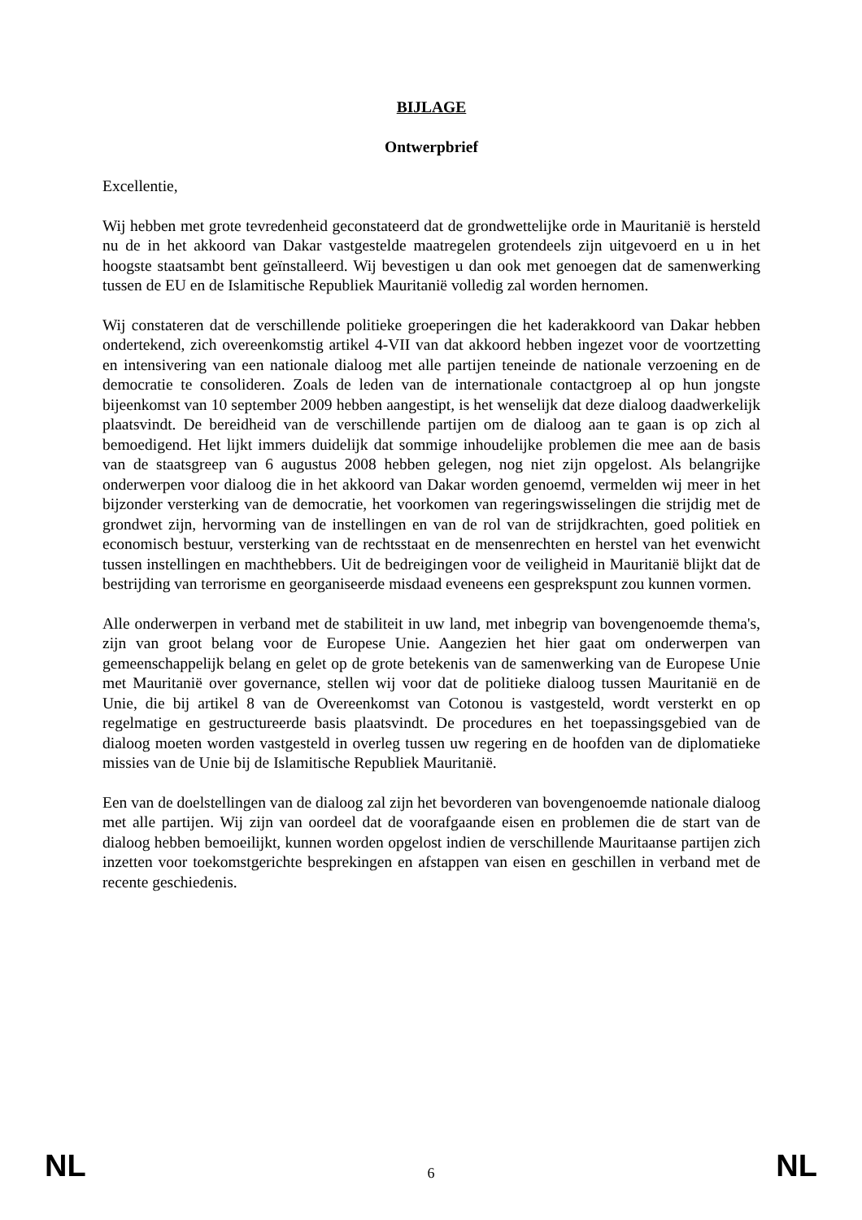BIJLAGE
Ontwerpbrief
Excellentie,
Wij hebben met grote tevredenheid geconstateerd dat de grondwettelijke orde in Mauritanië is hersteld nu de in het akkoord van Dakar vastgestelde maatregelen grotendeels zijn uitgevoerd en u in het hoogste staatsambt bent geïnstalleerd. Wij bevestigen u dan ook met genoegen dat de samenwerking tussen de EU en de Islamitische Republiek Mauritanië volledig zal worden hernomen.
Wij constateren dat de verschillende politieke groeperingen die het kaderakkoord van Dakar hebben ondertekend, zich overeenkomstig artikel 4-VII van dat akkoord hebben ingezet voor de voortzetting en intensivering van een nationale dialoog met alle partijen teneinde de nationale verzoening en de democratie te consolideren. Zoals de leden van de internationale contactgroep al op hun jongste bijeenkomst van 10 september 2009 hebben aangestipt, is het wenselijk dat deze dialoog daadwerkelijk plaatsvindt. De bereidheid van de verschillende partijen om de dialoog aan te gaan is op zich al bemoedigend. Het lijkt immers duidelijk dat sommige inhoudelijke problemen die mee aan de basis van de staatsgreep van 6 augustus 2008 hebben gelegen, nog niet zijn opgelost. Als belangrijke onderwerpen voor dialoog die in het akkoord van Dakar worden genoemd, vermelden wij meer in het bijzonder versterking van de democratie, het voorkomen van regeringswisselingen die strijdig met de grondwet zijn, hervorming van de instellingen en van de rol van de strijdkrachten, goed politiek en economisch bestuur, versterking van de rechtsstaat en de mensenrechten en herstel van het evenwicht tussen instellingen en machthebbers. Uit de bedreigingen voor de veiligheid in Mauritanië blijkt dat de bestrijding van terrorisme en georganiseerde misdaad eveneens een gesprekspunt zou kunnen vormen.
Alle onderwerpen in verband met de stabiliteit in uw land, met inbegrip van bovengenoemde thema's, zijn van groot belang voor de Europese Unie. Aangezien het hier gaat om onderwerpen van gemeenschappelijk belang en gelet op de grote betekenis van de samenwerking van de Europese Unie met Mauritanië over governance, stellen wij voor dat de politieke dialoog tussen Mauritanië en de Unie, die bij artikel 8 van de Overeenkomst van Cotonou is vastgesteld, wordt versterkt en op regelmatige en gestructureerde basis plaatsvindt. De procedures en het toepassingsgebied van de dialoog moeten worden vastgesteld in overleg tussen uw regering en de hoofden van de diplomatieke missies van de Unie bij de Islamitische Republiek Mauritanië.
Een van de doelstellingen van de dialoog zal zijn het bevorderen van bovengenoemde nationale dialoog met alle partijen. Wij zijn van oordeel dat de voorafgaande eisen en problemen die de start van de dialoog hebben bemoeilijkt, kunnen worden opgelost indien de verschillende Mauritaanse partijen zich inzetten voor toekomstgerichte besprekingen en afstappen van eisen en geschillen in verband met de recente geschiedenis.
NL 6 NL